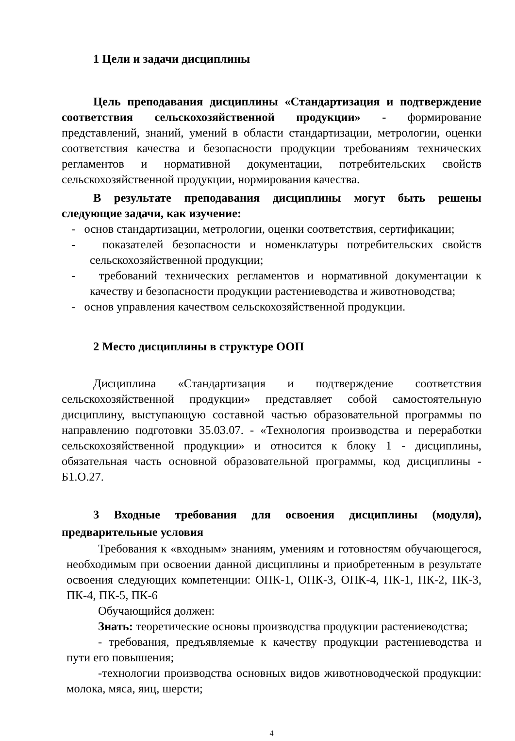1 Цели и задачи дисциплины
Цель преподавания дисциплины «Стандартизация и подтверждение соответствия сельскохозяйственной продукции» - формирование представлений, знаний, умений в области стандартизации, метрологии, оценки соответствия качества и безопасности продукции требованиям технических регламентов и нормативной документации, потребительских свойств сельскохозяйственной продукции, нормирования качества.
В результате преподавания дисциплины могут быть решены следующие задачи, как изучение:
- основ стандартизации, метрологии, оценки соответствия, сертификации;
- показателей безопасности и номенклатуры потребительских свойств сельскохозяйственной продукции;
- требований технических регламентов и нормативной документации к качеству и безопасности продукции растениеводства и животноводства;
- основ управления качеством сельскохозяйственной продукции.
2 Место дисциплины в структуре ООП
Дисциплина «Стандартизация и подтверждение соответствия сельскохозяйственной продукции» представляет собой самостоятельную дисциплину, выступающую составной частью образовательной программы по направлению подготовки 35.03.07. - «Технология производства и переработки сельскохозяйственной продукции» и относится к блоку 1 - дисциплины, обязательная часть основной образовательной программы, код дисциплины - Б1.О.27.
3 Входные требования для освоения дисциплины (модуля), предварительные условия
Требования к «входным» знаниям, умениям и готовностям обучающегося, необходимым при освоении данной дисциплины и приобретенным в результате освоения следующих компетенции: ОПК-1, ОПК-3, ОПК-4, ПК-1, ПК-2, ПК-3, ПК-4, ПК-5, ПК-6
Обучающийся должен:
Знать: теоретические основы производства продукции растениеводства;
- требования, предъявляемые к качеству продукции растениеводства и пути его повышения;
-технологии производства основных видов животноводческой продукции: молока, мяса, яиц, шерсти;
4